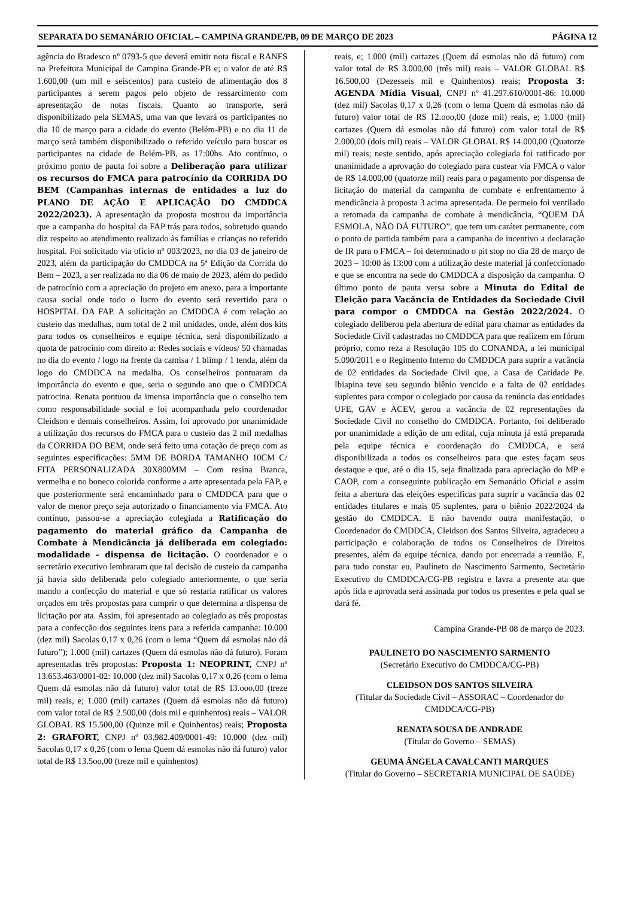SEPARATA DO SEMANÁRIO OFICIAL – CAMPINA GRANDE/PB, 09 DE MARÇO DE 2023 PÁGINA 12
agência do Bradesco nº 0793-5 que deverá emitir nota fiscal e RANFS na Prefeitura Municipal de Campina Grande-PB e; o valor de até R$ 1.600,00 (um mil e seiscentos) para custeio de alimentação dos 8 participantes a serem pagos pelo objeto de ressarcimento com apresentação de notas fiscais. Quanto ao transporte, será disponibilizado pela SEMAS, uma van que levará os participantes no dia 10 de março para a cidade do evento (Belém-PB) e no dia 11 de março será também disponibilizado o referido veículo para buscar os participantes na cidade de Belém-PB, as 17:00hs. Ato contínuo, o próximo ponto de pauta foi sobre a Deliberação para utilizar os recursos do FMCA para patrocínio da CORRIDA DO BEM (Campanhas internas de entidades a luz do PLANO DE AÇÃO E APLICAÇÃO DO CMDDCA 2022/2023). A apresentação da proposta mostrou da importância que a campanha do hospital da FAP trás para todos, sobretudo quando diz respeito ao atendimento realizado às famílias e crianças no referido hospital. Foi solicitado via ofício nº 003/2023, no dia 03 de janeiro de 2023, além da participação do CMDDCA na 5ª Edição da Corrida do Bem – 2023, a ser realizada no dia 06 de maio de 2023, além do pedido de patrocínio com a apreciação do projeto em anexo, para a importante causa social onde todo o lucro do evento será revertido para o HOSPITAL DA FAP. A solicitação ao CMDDCA é com relação ao custeio das medalhas, num total de 2 mil unidades, onde, além dos kits para todos os conselheiros e equipe técnica, será disponibilizado a quota de patrocínio com direito a: Redes sociais e vídeos/ 50 chamadas no dia do evento / logo na frente da camisa / 1 blimp / 1 tenda, além da logo do CMDDCA na medalha. Os conselheiros pontuaram da importância do evento e que, seria o segundo ano que o CMDDCA patrocina. Renata pontuou da imensa importância que o conselho tem como responsabilidade social e foi acompanhada pelo coordenador Cleidson e demais conselheiros. Assim, foi aprovado por unanimidade a utilização dos recursos do FMCA para o custeio das 2 mil medalhas da CORRIDA DO BEM, onde será feito uma cotação de preço com as seguintes especificações: 5MM DE BORDA TAMANHO 10CM C/ FITA PERSONALIZADA 30X800MM – Com resina Branca, vermelha e no boneco colorida conforme a arte apresentada pela FAP, e que posteriormente será encaminhado para o CMDDCA para que o valor de menor preço seja autorizado o financiamento via FMCA. Ato contínuo, passou-se a apreciação colegiada a Ratificação do pagamento do material gráfico da Campanha de Combate à Mendicância já deliberada em colegiado: modalidade - dispensa de licitação. O coordenador e o secretário executivo lembraram que tal decisão de custeio da campanha já havia sido deliberada pelo colegiado anteriormente, o que seria mando a confecção do material e que só restaria ratificar os valores orçados em três propostas para cumprir o que determina a dispensa de licitação por ata. Assim, foi apresentado ao colegiado as três propostas para a confecção dos seguintes itens para a referida campanha: 10.000 (dez mil) Sacolas 0,17 x 0,26 (com o lema “Quem dá esmolas não dá futuro”); 1.000 (mil) cartazes (Quem dá esmolas não dá futuro). Foram apresentadas três propostas: Proposta 1: NEOPRINT, CNPJ nº 13.653.463/0001-02: 10.000 (dez mil) Sacolas 0,17 x 0,26 (com o lema Quem dá esmolas não dá futuro) valor total de R$ 13.ooo,00 (treze mil) reais, e; 1.000 (mil) cartazes (Quem dá esmolas não dá futuro) com valor total de R$ 2.500,00 (dois mil e quinhentos) reais – VALOR GLOBAL R$ 15.500,00 (Quinze mil e Quinhentos) reais; Proposta 2: GRAFORT, CNPJ nº 03.982.409/0001-49: 10.000 (dez mil) Sacolas 0,17 x 0,26 (com o lema Quem dá esmolas não dá futuro) valor total de R$ 13.5oo,00 (treze mil e quinhentos)
reais, e; 1.000 (mil) cartazes (Quem dá esmolas não dá futuro) com valor total de R$ 3.000,00 (três mil) reais – VALOR GLOBAL R$ 16.500,00 (Dezesseis mil e Quinhentos) reais; Proposta 3: AGENDA Mídia Visual, CNPJ nº 41.297.610/0001-86: 10.000 (dez mil) Sacolas 0,17 x 0,26 (com o lema Quem dá esmolas não dá futuro) valor total de R$ 12.ooo,00 (doze mil) reais, e; 1.000 (mil) cartazes (Quem dá esmolas não dá futuro) com valor total de R$ 2.000,00 (dois mil) reais – VALOR GLOBAL R$ 14.000,00 (Quatorze mil) reais; neste sentido, após apreciação colegiada foi ratificado por unanimidade a aprovação do colegiado para custear via FMCA o valor de R$ 14.000,00 (quatorze mil) reais para o pagamento por dispensa de licitação do material da campanha de combate e enfrentamento à mendicância à proposta 3 acima apresentada. De permeio foi ventilado a retomada da campanha de combate à mendicância, “QUEM DÁ ESMOLA, NÃO DÁ FUTURO”, que tem um caráter permanente, com o ponto de partida também para a campanha de incentivo a declaração de IR para o FMCA – foi determinado o pit stop no dia 28 de março de 2023 – 10:00 às 13:00 com a utilização deste material já confeccionado e que se encontra na sede do CMDDCA a disposição da campanha. O último ponto de pauta versa sobre a Minuta do Edital de Eleição para Vacância de Entidades da Sociedade Civil para compor o CMDDCA na Gestão 2022/2024. O colegiado deliberou pela abertura de edital para chamar as entidades da Sociedade Civil cadastradas no CMDDCA para que realizem em fórum próprio, como reza a Resolução 105 do CONANDA, a lei municipal 5.090/2011 e o Regimento Interno do CMDDCA para suprir a vacância de 02 entidades da Sociedade Civil que, a Casa de Caridade Pe. Ibiapina teve seu segundo biênio vencido e a falta de 02 entidades suplentes para compor o colegiado por causa da renúncia das entidades UFE, GAV e ACEV, gerou a vacância de 02 representações da Sociedade Civil no conselho do CMDDCA. Portanto, foi deliberado por unanimidade a edição de um edital, cuja minuta já está preparada pela equipe técnica e coordenação do CMDDCA, e será disponibilizada a todos os conselheiros para que estes façam seus destaque e que, até o dia 15, seja finalizada para apreciação do MP e CAOP, com a conseguinte publicação em Semanário Oficial e assim feita a abertura das eleições específicas para suprir a vacância das 02 entidades titulares e mais 05 suplentes, para o biênio 2022/2024 da gestão do CMDDCA. E não havendo outra manifestação, o Coordenador do CMDDCA, Cleidson dos Santos Silveira, agradeceu a participação e colaboração de todos os Conselheiros de Direitos presentes, além da equipe técnica, dando por encerrada a reunião. E, para tudo constar eu, Paulineto do Nascimento Sarmento, Secretário Executivo do CMDDCA/CG-PB registra e lavra a presente ata que após lida e aprovada será assinada por todos os presentes e pela qual se dará fé.
Campina Grande-PB 08 de março de 2023.
PAULINETO DO NASCIMENTO SARMENTO
(Secretário Executivo do CMDDCA/CG-PB)
CLEIDSON DOS SANTOS SILVEIRA
(Titular da Sociedade Civil – ASSORAC – Coordenador do CMDDCA/CG-PB)
RENATA SOUSA DE ANDRADE
(Titular do Governo – SEMAS)
GEUMA ÂNGELA CAVALCANTI MARQUES
(Titular do Governo – SECRETARIA MUNICIPAL DE SAÚDE)